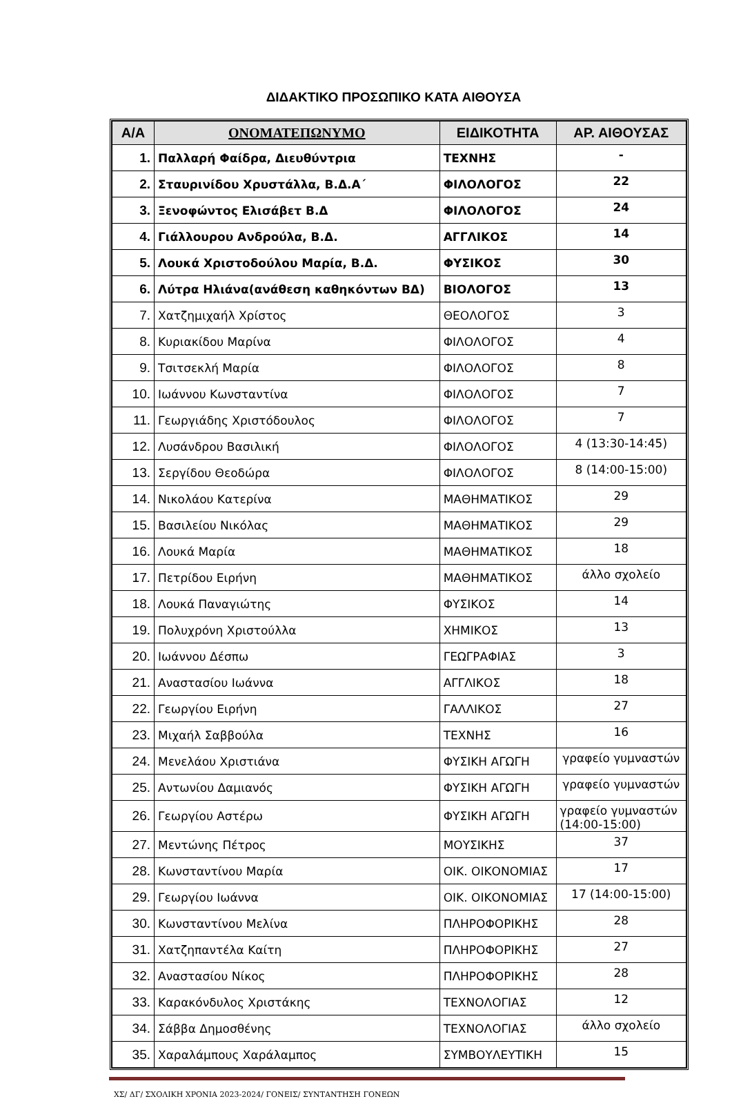ΔΙΔΑΚΤΙΚΟ ΠΡΟΣΩΠΙΚΟ ΚΑΤΑ ΑΙΘΟΥΣΑ
| Α/Α | ΟΝΟΜΑΤΕΠΩΝΥΜΟ | ΕΙΔΙΚΟΤΗΤΑ | ΑΡ. ΑΙΘΟΥΣΑΣ |
| --- | --- | --- | --- |
| 1. | Παλλαρή Φαίδρα, Διευθύντρια | ΤΕΧΝΗΣ | - |
| 2. | Σταυρινίδου Χρυστάλλα, Β.Δ.Α΄ | ΦΙΛΟΛΟΓΟΣ | 22 |
| 3. | Ξενοφώντος Ελισάβετ Β.Δ | ΦΙΛΟΛΟΓΟΣ | 24 |
| 4. | Γιάλλουρου Ανδρούλα, Β.Δ. | ΑΓΓΛΙΚΟΣ | 14 |
| 5. | Λουκά Χριστοδούλου Μαρία, Β.Δ. | ΦΥΣΙΚΟΣ | 30 |
| 6. | Λύτρα Ηλιάνα(ανάθεση καθηκόντων ΒΔ) | ΒΙΟΛΟΓΟΣ | 13 |
| 7. | Χατζημιχαήλ Χρίστος | ΘΕΟΛΟΓΟΣ | 3 |
| 8. | Κυριακίδου Μαρίνα | ΦΙΛΟΛΟΓΟΣ | 4 |
| 9. | Τσιτσεκλή Μαρία | ΦΙΛΟΛΟΓΟΣ | 8 |
| 10. | Ιωάννου Κωνσταντίνα | ΦΙΛΟΛΟΓΟΣ | 7 |
| 11. | Γεωργιάδης Χριστόδουλος | ΦΙΛΟΛΟΓΟΣ | 7 |
| 12. | Λυσάνδρου Βασιλική | ΦΙΛΟΛΟΓΟΣ | 4 (13:30-14:45) |
| 13. | Σεργίδου Θεοδώρα | ΦΙΛΟΛΟΓΟΣ | 8 (14:00-15:00) |
| 14. | Νικολάου Κατερίνα | ΜΑΘΗΜΑΤΙΚΟΣ | 29 |
| 15. | Βασιλείου Νικόλας | ΜΑΘΗΜΑΤΙΚΟΣ | 29 |
| 16. | Λουκά Μαρία | ΜΑΘΗΜΑΤΙΚΟΣ | 18 |
| 17. | Πετρίδου Ειρήνη | ΜΑΘΗΜΑΤΙΚΟΣ | άλλο σχολείο |
| 18. | Λουκά Παναγιώτης | ΦΥΣΙΚΟΣ | 14 |
| 19. | Πολυχρόνη Χριστούλλα | ΧΗΜΙΚΟΣ | 13 |
| 20. | Ιωάννου Δέσπω | ΓΕΩΓΡΑΦΙΑΣ | 3 |
| 21. | Αναστασίου Ιωάννα | ΑΓΓΛΙΚΟΣ | 18 |
| 22. | Γεωργίου Ειρήνη | ΓΑΛΛΙΚΟΣ | 27 |
| 23. | Μιχαήλ Σαββούλα | ΤΕΧΝΗΣ | 16 |
| 24. | Μενελάου Χριστιάνα | ΦΥΣΙΚΗ ΑΓΩΓΗ | γραφείο γυμναστών |
| 25. | Αντωνίου Δαμιανός | ΦΥΣΙΚΗ ΑΓΩΓΗ | γραφείο γυμναστών |
| 26. | Γεωργίου Αστέρω | ΦΥΣΙΚΗ ΑΓΩΓΗ | γραφείο γυμναστών (14:00-15:00) |
| 27. | Μεντώνης Πέτρος | ΜΟΥΣΙΚΗΣ | 37 |
| 28. | Κωνσταντίνου Μαρία | ΟΙΚ. ΟΙΚΟΝΟΜΙΑΣ | 17 |
| 29. | Γεωργίου Ιωάννα | ΟΙΚ. ΟΙΚΟΝΟΜΙΑΣ | 17 (14:00-15:00) |
| 30. | Κωνσταντίνου Μελίνα | ΠΛΗΡΟΦΟΡΙΚΗΣ | 28 |
| 31. | Χατζηπαντέλα Καίτη | ΠΛΗΡΟΦΟΡΙΚΗΣ | 27 |
| 32. | Αναστασίου Νίκος | ΠΛΗΡΟΦΟΡΙΚΗΣ | 28 |
| 33. | Καρακόνδυλος Χριστάκης | ΤΕΧΝΟΛΟΓΙΑΣ | 12 |
| 34. | Σάββα Δημοσθένης | ΤΕΧΝΟΛΟΓΙΑΣ | άλλο σχολείο |
| 35. | Χαραλάμπους Χαράλαμπος | ΣΥΜΒΟΥΛΕΥΤΙΚΗ | 15 |
ΧΣ/ ΔΓ/ ΣΧΟΛΙΚΗ ΧΡΟΝΙΑ 2023-2024/ ΓΟΝΕΙΣ/ ΣΥΝΤΑΝΤΗΣΗ ΓΟΝΕΩΝ